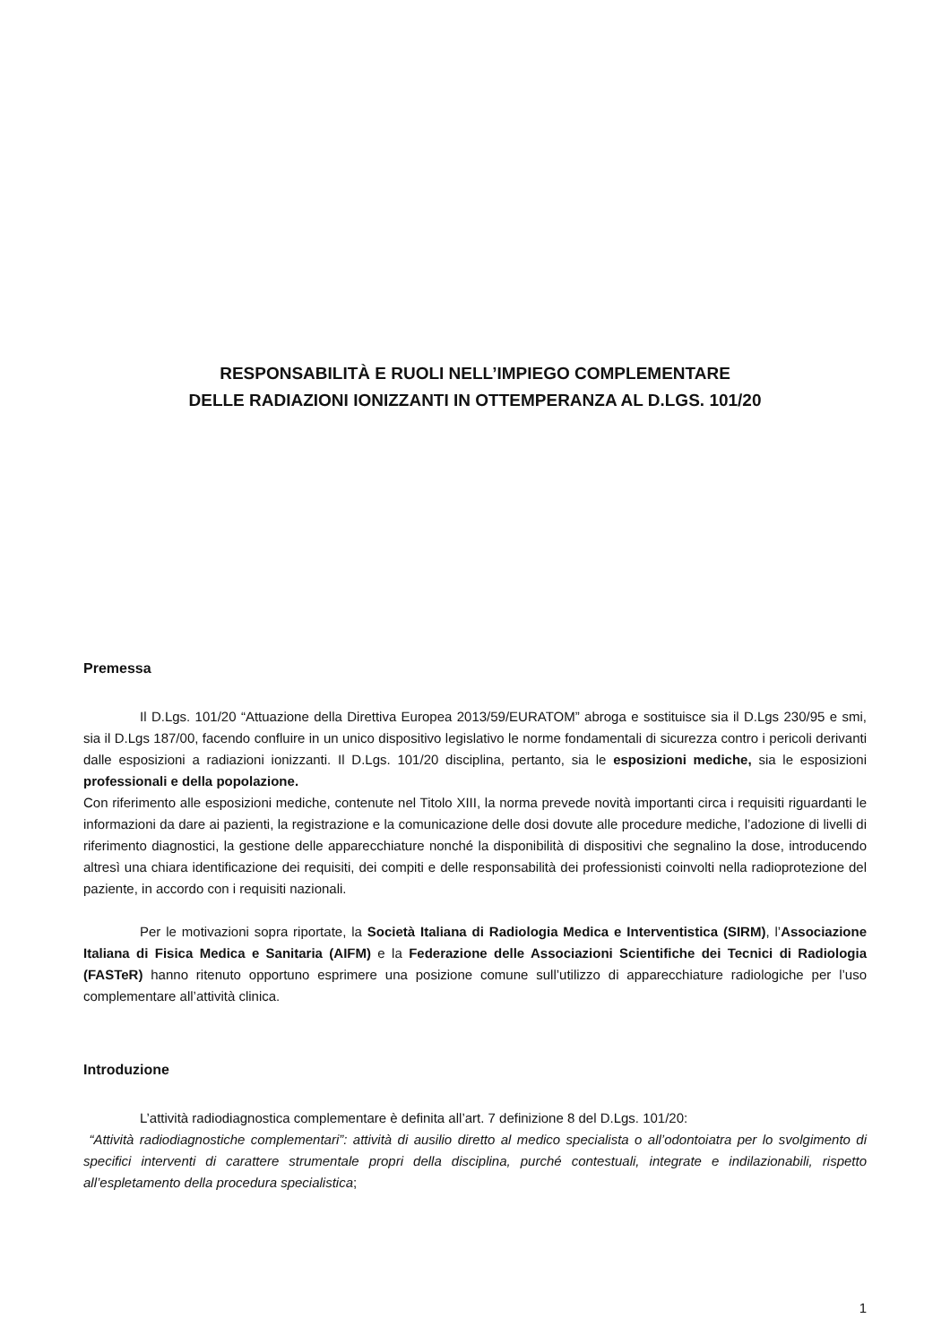RESPONSABILITÀ E RUOLI NELL’IMPIEGO COMPLEMENTARE
DELLE RADIAZIONI IONIZZANTI IN OTTEMPERANZA AL D.LGS. 101/20
Premessa
Il D.Lgs. 101/20 “Attuazione della Direttiva Europea 2013/59/EURATOM” abroga e sostituisce sia il D.Lgs 230/95 e smi, sia il D.Lgs 187/00, facendo confluire in un unico dispositivo legislativo le norme fondamentali di sicurezza contro i pericoli derivanti dalle esposizioni a radiazioni ionizzanti. Il D.Lgs. 101/20 disciplina, pertanto, sia le esposizioni mediche, sia le esposizioni professionali e della popolazione.
Con riferimento alle esposizioni mediche, contenute nel Titolo XIII, la norma prevede novità importanti circa i requisiti riguardanti le informazioni da dare ai pazienti, la registrazione e la comunicazione delle dosi dovute alle procedure mediche, l’adozione di livelli di riferimento diagnostici, la gestione delle apparecchiature nonché la disponibilità di dispositivi che segnalino la dose, introducendo altresì una chiara identificazione dei requisiti, dei compiti e delle responsabilità dei professionisti coinvolti nella radioprotezione del paziente, in accordo con i requisiti nazionali.
Per le motivazioni sopra riportate, la Società Italiana di Radiologia Medica e Interventistica (SIRM), l’Associazione Italiana di Fisica Medica e Sanitaria (AIFM) e la Federazione delle Associazioni Scientifiche dei Tecnici di Radiologia (FASTeR) hanno ritenuto opportuno esprimere una posizione comune sull’utilizzo di apparecchiature radiologiche per l’uso complementare all’attività clinica.
Introduzione
L’attività radiodiagnostica complementare è definita all’art. 7 definizione 8 del D.Lgs. 101/20:
“Attività radiodiagnostiche complementari”: attività di ausilio diretto al medico specialista o all’odontoiatra per lo svolgimento di specifici interventi di carattere strumentale propri della disciplina, purché contestuali, integrate e indilazionabili, rispetto all’espletamento della procedura specialistica;
1